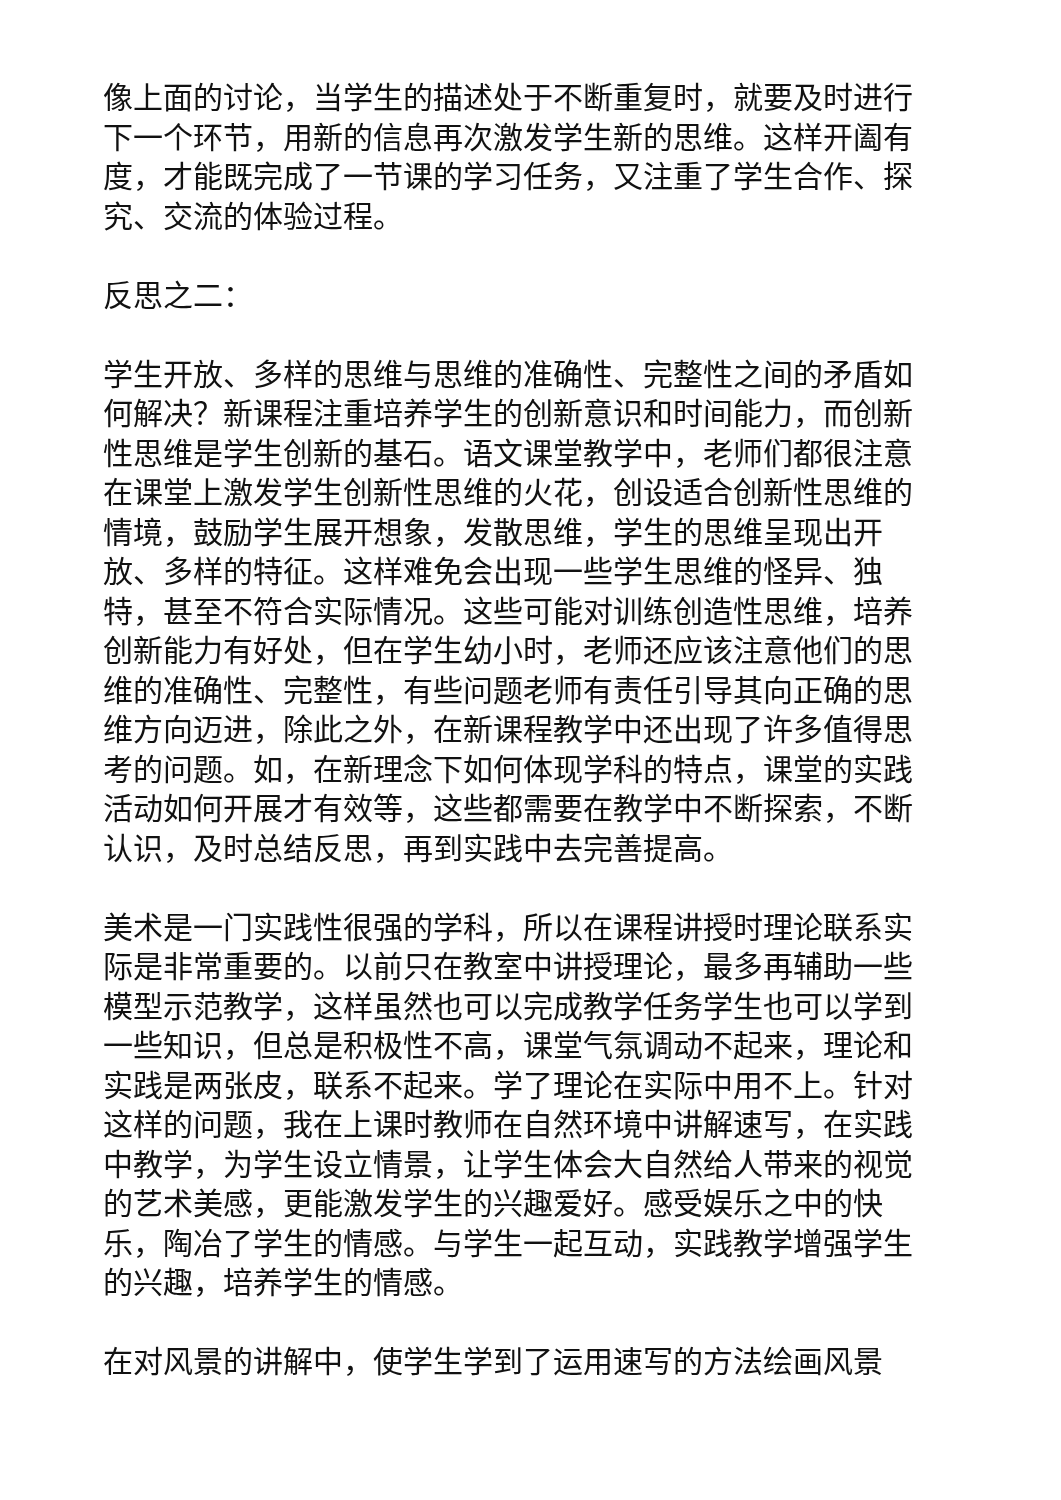像上面的讨论，当学生的描述处于不断重复时，就要及时进行下一个环节，用新的信息再次激发学生新的思维。这样开阖有度，才能既完成了一节课的学习任务，又注重了学生合作、探究、交流的体验过程。
反思之二：
学生开放、多样的思维与思维的准确性、完整性之间的矛盾如何解决？新课程注重培养学生的创新意识和时间能力，而创新性思维是学生创新的基石。语文课堂教学中，老师们都很注意在课堂上激发学生创新性思维的火花，创设适合创新性思维的情境，鼓励学生展开想象，发散思维，学生的思维呈现出开放、多样的特征。这样难免会出现一些学生思维的怪异、独特，甚至不符合实际情况。这些可能对训练创造性思维，培养创新能力有好处，但在学生幼小时，老师还应该注意他们的思维的准确性、完整性，有些问题老师有责任引导其向正确的思维方向迈进，除此之外，在新课程教学中还出现了许多值得思考的问题。如，在新理念下如何体现学科的特点，课堂的实践活动如何开展才有效等，这些都需要在教学中不断探索，不断认识，及时总结反思，再到实践中去完善提高。
美术是一门实践性很强的学科，所以在课程讲授时理论联系实际是非常重要的。以前只在教室中讲授理论，最多再辅助一些模型示范教学，这样虽然也可以完成教学任务学生也可以学到一些知识，但总是积极性不高，课堂气氛调动不起来，理论和实践是两张皮，联系不起来。学了理论在实际中用不上。针对这样的问题，我在上课时教师在自然环境中讲解速写，在实践中教学，为学生设立情景，让学生体会大自然给人带来的视觉的艺术美感，更能激发学生的兴趣爱好。感受娱乐之中的快乐，陶冶了学生的情感。与学生一起互动，实践教学增强学生的兴趣，培养学生的情感。
在对风景的讲解中，使学生学到了运用速写的方法绘画风景